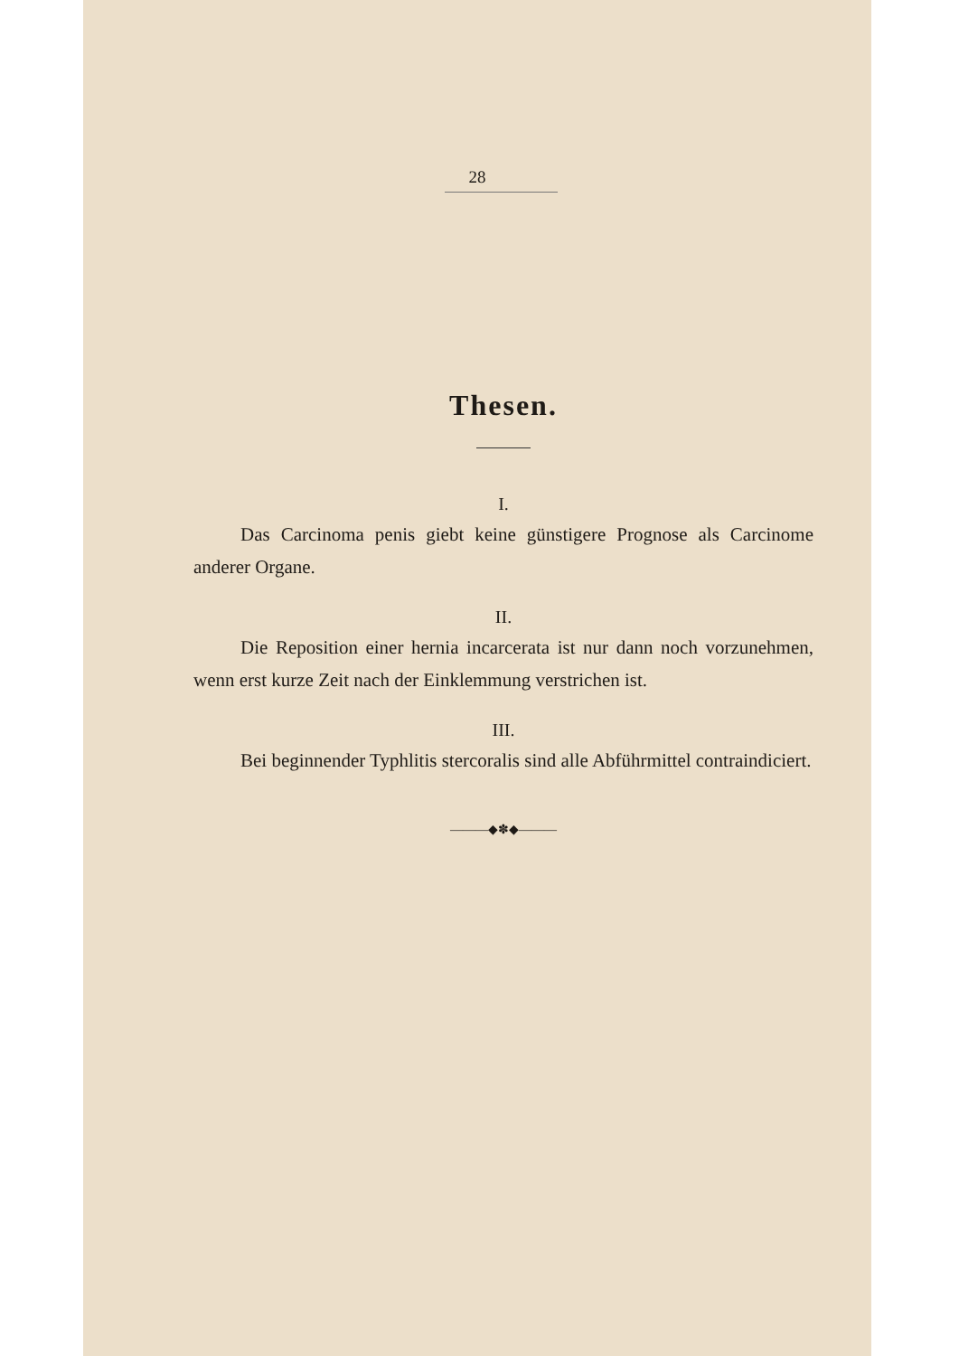28
Thesen.
I.
Das Carcinoma penis giebt keine günstigere Prognose als Carcinome anderer Organe.
II.
Die Reposition einer hernia incarcerata ist nur dann noch vorzunehmen, wenn erst kurze Zeit nach der Einklemmung verstrichen ist.
III.
Bei beginnender Typhlitis stercoralis sind alle Abführmittel contraindiciert.
———◆✽◆———